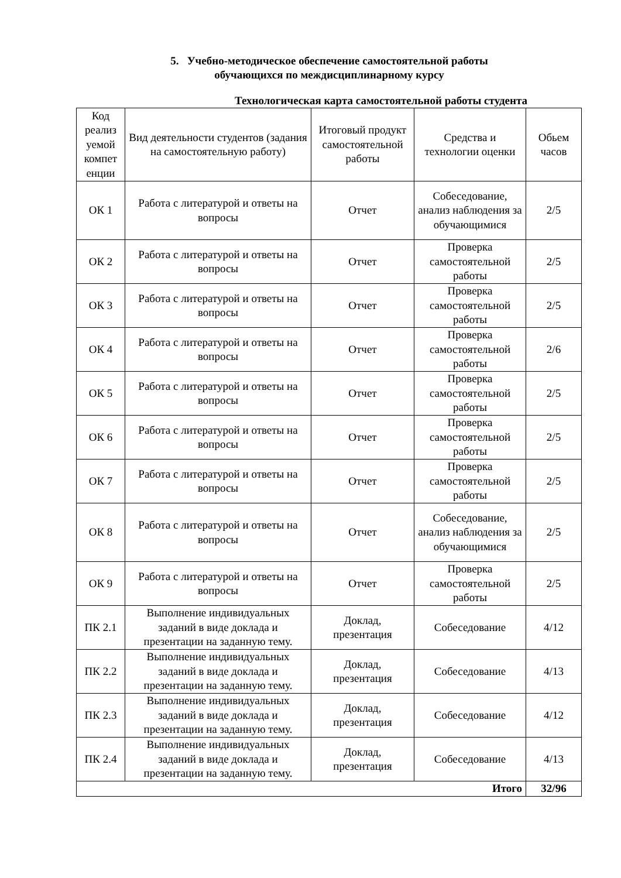5. Учебно-методическое обеспечение самостоятельной работы
обучающихся по междисциплинарному курсу
Технологическая карта самостоятельной работы студента
| Код реализ уемой компет енции | Вид деятельности студентов (задания на самостоятельную работу) | Итоговый продукт самостоятельной работы | Средства и технологии оценки | Обьем часов |
| --- | --- | --- | --- | --- |
| ОК 1 | Работа с литературой и ответы на вопросы | Отчет | Собеседование, анализ наблюдения за обучающимися | 2/5 |
| ОК 2 | Работа с литературой и ответы на вопросы | Отчет | Проверка самостоятельной работы | 2/5 |
| ОК 3 | Работа с литературой и ответы на вопросы | Отчет | Проверка самостоятельной работы | 2/5 |
| ОК 4 | Работа с литературой и ответы на вопросы | Отчет | Проверка самостоятельной работы | 2/6 |
| ОК 5 | Работа с литературой и ответы на вопросы | Отчет | Проверка самостоятельной работы | 2/5 |
| ОК 6 | Работа с литературой и ответы на вопросы | Отчет | Проверка самостоятельной работы | 2/5 |
| ОК 7 | Работа с литературой и ответы на вопросы | Отчет | Проверка самостоятельной работы | 2/5 |
| ОК 8 | Работа с литературой и ответы на вопросы | Отчет | Собеседование, анализ наблюдения за обучающимися | 2/5 |
| ОК 9 | Работа с литературой и ответы на вопросы | Отчет | Проверка самостоятельной работы | 2/5 |
| ПК 2.1 | Выполнение индивидуальных заданий в виде доклада и презентации на заданную тему. | Доклад, презентация | Собеседование | 4/12 |
| ПК 2.2 | Выполнение индивидуальных заданий в виде доклада и презентации на заданную тему. | Доклад, презентация | Собеседование | 4/13 |
| ПК 2.3 | Выполнение индивидуальных заданий в виде доклада и презентации на заданную тему. | Доклад, презентация | Собеседование | 4/12 |
| ПК 2.4 | Выполнение индивидуальных заданий в виде доклада и презентации на заданную тему. | Доклад, презентация | Собеседование | 4/13 |
| Итого | | | | 32/96 |